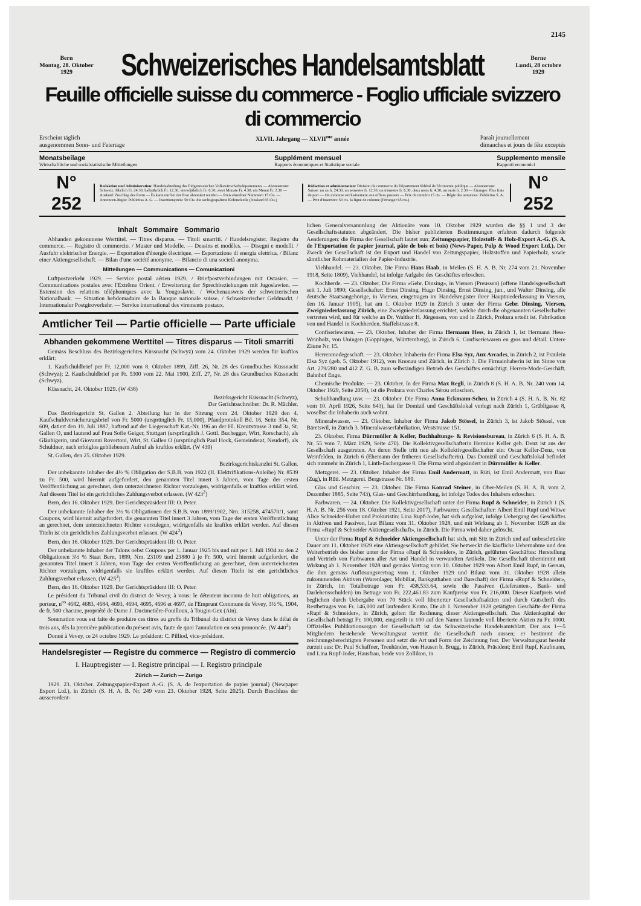2145
Bern
Montag, 28. Oktober
1929
Schweizerisches Handelsamtsblatt
Berne
Lundi, 28 octobre
1929
Feuille officielle suisse du commerce - Foglio ufficiale svizzero di commercio
Erscheint täglich
ausgenommen Sonn- und Feiertage XLVII. Jahrgang — XLVII<sup>me</sup> année Paraît journellement
dimanches et jours de fête exceptés
Monatsbeilage
Wirtschaftliche und sozialstatistische Mitteilungen Supplément mensuel
Rapports économiques et Statistique sociale Supplemento mensile
Rapporti economici
N° 252
Redaktion und Administration: Handelsabteilung des Eidgenössischen Volkswirtschaftsdepartements — Abonnement: Schweiz: Jährlich Fr. 24.30, halbjährlich Fr. 12.30, vierteljährlich Fr. 6.30, zwei Monate Fr. 4.30, ein Monat Fr. 2.30 — Ausland: Zuschlag des Porto — Es kann nur bei der Post abonniert werden — Preis einzelner Nummern 15 Cts. — Annoncen-Regie: Publicitas A. G. — Insertionspreis: 50 Cts. die sechsgespaltene Kolonelzeile (Ausland 65 Cts.)
Rédaction et administration: Division du commerce du Département fédéral de l'économie publique — Abonnement: Suisse: un an fr. 24.30, un semestre fr. 12.30, un trimestre fr. 6.30, deux mois fr. 4.30, un mois fr. 2.30 — Etranger: Plus frais de port — On s'abonne exclusivement aux offices postaux — Prix du numéro 15 cts. — Régie des annonces: Publicitas S. A. — Prix d'insertion: 50 cts. la ligne de colonne (l'étranger 65 cts.)
N° 252
Inhalt Sommaire Sommario
Abhanden gekommene Werttitel. — Titres disparus. — Titoli smarriti. / Handelsregister. Registre du commerce. — Registro di commercio. / Muster und Modelle. — Dessins et modèles. — Disegni e modelli. / Ausfuhr elektrischer Energie. — Exportation d'énergie électrique. — Esportazione di energia elettrica. / Bilanz einer Aktiengesellschaft. — Bilan d'une société anonyme. — Bilancio di una società anonyma.
Mitteilungen — Communications — Comunicazioni
Luftpostverkehr 1929. — Service postal aérien 1929. / Briefpostverbindungen mit Ostasien. — Communications postales avec l'Extrême Orient. / Erweiterung der Sprechbeziehungen mit Jugoslawien. — Extension des relations téléphoniques avec la Yougoslavie. / Wochenausweis der schweizerischen Nationalbank. — Situation hebdomadaire de la Banque nationale suisse. / Schweizerischer Geldmarkt. / Internationaler Postgiroverkehr. — Service international des virements postaux.
Amtlicher Teil — Partie officielle — Parte ufficiale
Abhanden gekommene Werttitel — Titres disparus — Titoli smarriti
Gemäss Beschluss des Bezirksgerichtes Küssnacht (Schwyz) vom 24. Oktober 1929 werden für kraftlos erklärt:
1. Kaufschuldbrief per Fr. 12,000 vom 8. Oktober 1899, Ziff. 26, Nr. 28 des Grundbuches Küssnacht (Schwyz); 2. Kaufschuldbrief per Fr. 5300 vom 22. Mai 1900, Ziff. 27, Nr. 28 des Grundbuches Küssnacht (Schwyz).
Küssnacht, 24. Oktober 1929. (W 438)
Bezirksgericht Küssnacht (Schwyz),
Der Gerichtsschreiber: Dr. R. Mächler.
Das Bezirksgericht St. Gallen 2. Abteilung hat in der Sitzung vom 24. Oktober 1929 den 4. Kaufschuldversicherungsbrief von Fr. 5000 (ursprünglich Fr. 15,000), Pfandprotokoll Bd. 16, Seite 354, Nr. 609, datiert den 19. Juli 1887, haftend auf der Liegenschaft Kat.-Nr. 196 an der Hl. Kreuzstrasse 3 und 3a, St. Gallen O, und lautend auf Frau Sofie Geiger, Stuttgart (ursprünglich J. Gottl. Buchegger, Wirt, Rorschach), als Gläubigerin, und Giovanni Rovertoni, Wirt, St. Gallen O (ursprünglich Paul Hock, Gemeinderat, Neudorf), als Schuldner, nach erfolglos gebliebenem Aufruf als kraftlos erklärt. (W 439)
St. Gallen, den 25. Oktober 1929.
Bezirksgerichtskanzlei St. Gallen.
Der unbekannte Inhaber der 4½ % Obligation der S.B.B. von 1922 (II. Elektrifikations-Anleihe) Nr. 8539 zu Fr. 500, wird hiermit aufgefordert, den genannten Titel innert 3 Jahren, vom Tage der ersten Veröffentlichung an gerechnet, dem unterzeichneten Richter vorzulegen, widrigenfalls er kraftlos erklärt wird. Auf diesem Titel ist ein gerichtliches Zahlungsverbot erlassen. (W 423<sup>2</sup>)
Bern, den 16. Oktober 1929. Der Gerichtspräsident III: O. Peter.
Der unbekannte Inhaber der 3½ % Obligationen der S.B.B. von 1899/1902, Nrn. 315258, 474570/1, samt Coupons, wird hiermit aufgefordert, die genannten Titel innert 3 Jahren, vom Tage der ersten Veröffentlichung an gerechnet, dem unterzeichneten Richter vorzulegen, widrigenfalls sie kraftlos erklärt werden. Auf diesen Titeln ist ein gerichtliches Zahlungsverbot erlassen. (W 424<sup>2</sup>)
Bern, den 16. Oktober 1929. Der Gerichtspräsident III: O. Peter.
Der unbekannte Inhaber der Talons nebst Coupons per 1. Januar 1925 bis und mit per 1. Juli 1934 zu den 2 Obligationen 3½ % Staat Bern, 1899, Nrn. 23109 und 23880 à je Fr. 500, wird hiermit aufgefordert, die genannten Titel innert 3 Jahren, vom Tage der ersten Veröffentlichung an gerechnet, dem unterzeichneten Richter vorzulegen, widrigenfalls sie kraftlos erklärt werden. Auf diesen Titeln ist ein gerichtliches Zahlungsverbot erlassen. (W 425<sup>2</sup>)
Bern, den 16. Oktober 1929. Der Gerichtspräsident III: O. Peter.
Le président du Tribunal civil du district de Vevey, à vous: le détenteur inconnu de huit obligations, au porteur, n<sup>os</sup> 4682, 4683, 4684, 4693, 4694, 4695, 4696 et 4697, de l'Emprunt Commune de Vevey, 3½ %, 1904, de fr. 500 chacune, propriété de Dame J. Ducimetière-Fouilloux, à Tougin-Gex (Ain).
Sommation vous est faite de produire ces titres au greffe du Tribunal du district de Vevey dans le délai de trois ans, dès la première publication du présent avis, faute de quoi l'annulation en sera prononcée. (W 440<sup>2</sup>)
Donné à Vevey, ce 24 octobre 1929. Le président: C. Pilliod, vice-président.
Handelsregister — Registre du commerce — Registro di commercio
I. Hauptregister — I. Registre principal — I. Registro principale
Zürich — Zurich — Zurigo
1929. 23. Oktober. Zeitungspapier-Export A.-G. (S. A. de l'exportation de papier journal) (Newpaper Export Ltd.), in Zürich (S. H. A. B. Nr. 249 vom 23. Oktober 1928, Seite 2025). Durch Beschluss der ausserordent-
lichen Generalversammlung der Aktionäre vom 10. Oktober 1929 wurden die §§ 1 und 3 der Gesellschaftsstatuten abgeändert. Die bisher publizierten Bestimmungen erfahren dadurch folgende Aenderungen: die Firma der Gesellschaft lautet nun: Zeitungspapier, Holzstoff- & Holz-Export A.-G. (S. A. de l'Exportation de papier journal, pâte de bois et bois) (News-Paper, Pulp & Wood Export Ltd.). Der Zweck der Gesellschaft ist der Export und Handel von Zeitungspapier, Holzstoffen und Papierholz, sowie sämtlicher Rohmaterialien der Papier-Industrie.
Viehhandel. — 23. Oktober. Die Firma Hans Haab, in Meilen (S. H. A. B. Nr. 274 vom 21. November 1918, Seite 1809), Viehhandel, ist infolge Aufgabe des Geschäftes erloschen.
Kochherde. — 23. Oktober. Die Firma «Gebr. Dinsing», in Viersen (Preussen) (offene Handelsgesellschaft seit 1. Juli 1890; Gesellschafter: Ernst Dinsing, Hugo Dinsing, Ernst Dinsing, jun., und Walter Dinsing, alle deutsche Staatsangehörige, in Viersen, eingetragen im Handelsregister ihrer Hauptniederlassung in Viersen, den 16. Januar 1905), hat am 1. Oktober 1929 in Zürich 3 unter der Firma Gebr. Dinsing, Viersen, Zweigniederlassung Zürich, eine Zweigniederlassung errichtet, welche durch die obgenannten Gesellschafter vertreten wird, und für welche an Dr. Walther H. Jürgensen, von und in Zürich, Prokura erteilt ist. Fabrikation von und Handel in Kochherden. Staffelstrasse 8.
Confiseriewaren. — 23. Oktober. Inhaber der Firma Hermann Hess, in Zürich 1, ist Hermann Hess-Weinholz, von Uningen (Göppingen, Württemberg), in Zürich 6. Confiseriewaren en gros und détail. Untere Zäune Nr. 15.
Herrenmodegeschäft. — 23. Oktober. Inhaberin der Firma Elsa Syz, Aux Arcades, in Zürich 2, ist Fräulein Elsa Syz (geb. 5. Oktober 1912), von Knonau und Zürich, in Zürich 3. Die Firmainhaberin ist im Sinne von Art. 279/280 und 412 Z. G. B. zum selbständigen Betrieb des Geschäftes ermächtigt. Herren-Mode-Geschäft. Bahnhof Enge.
Chemische Produkte. — 23. Oktober. In der Firma Max Regli, in Zürich 8 (S. H. A. B. Nr. 240 vom 14. Oktober 1929, Seite 2058), ist die Prokura von Charles Sérou erloschen.
Schuhhandlung usw. — 23. Oktober. Die Firma Anna Eckmann-Scheu, in Zürich 4 (S. H. A. B. Nr. 82 vom 10. April 1926, Seite 643), hat ihr Domizil und Geschäftslokal verlegt nach Zürich 1, Gräbligasse 8, woselbst die Inhaberin auch wohnt.
Mineralwasser. — 23. Oktober. Inhaber der Firma Jakob Stössel, in Zürich 3, ist Jakob Stössel, von Bäretswil, in Zürich 3. Mineralwasserfabrikation, Weststrasse 151.
23. Oktober. Firma Dürrmüller & Keller, Buchhaltungs- & Revisionsbureau, in Zürich 6 (S. H. A. B. Nr. 55 vom 7. März 1929, Seite 470). Die Kollektivgesellschafterin Hermine Keller geb. Denz ist aus der Gesellschaft ausgetreten. An deren Stelle tritt neu als Kollektivgesellschafter ein: Oscar Keller-Denz, von Weinfelden, in Zürich 6 (Ehemann der früheren Gesellschafterin). Das Domizil und Geschäftslokal befindet sich nunmehr in Zürich 1, Linth-Eschergasse 8. Die Firma wird abgeändert in Dürrmüller & Keller.
Metzgerei. — 23. Oktober. Inhaber der Firma Emil Andermatt, in Rüti, ist Emil Andermatt, von Baar (Zug), in Rüti. Metzgerei. Bergstrasse Nr. 689.
Glas und Geschirr. — 23. Oktober. Die Firma Konrad Steiner, in Ober-Meilen (S. H. A. B. vom 2. Dezember 1885, Seite 743), Glas- und Geschirrhandlung, ist infolge Todes des Inhabers erloschen.
Farbwaren. — 24. Oktober. Die Kollektivgesellschaft unter der Firma Rupf & Schneider, in Zürich 1 (S. H. A. B. Nr. 256 vom 18. Oktober 1921, Seite 2017), Farbwaren; Gesellschafter: Albert Emil Rupf und Witwe Alice Schneider-Huber und Prokuristin: Lina Rupf-Joder, hat sich aufgelöst, infolge Uebergang des Geschäftes in Aktiven und Passiven, laut Bilanz vom 31. Oktober 1928, und mit Wirkung ab 1. November 1928 an die Firma «Rupf & Schneider Aktiengesellschaft», in Zürich. Die Firma wird daher gelöscht.
Unter der Firma Rupf & Schneider Aktiengesellschaft hat sich, mit Sitz in Zürich und auf unbeschränkte Dauer am 11. Oktober 1929 eine Aktiengesellschaft gebildet. Sie bezweckt die käufliche Uebernahme und den Weiterbetrieb des bisher unter der Firma «Rupf & Schneider», in Zürich, geführten Geschäftes: Herstellung und Vertrieb von Farbwaren aller Art und Handel in verwandten Artikeln. Die Gesellschaft übernimmt mit Wirkung ab 1. November 1928 und gemäss Vertrag vom 10. Oktober 1929 von Albert Emil Rupf, in Gersau, die ihm gemäss Auflösungsvertrag vom 1. Oktober 1929 und Bilanz vom 31. Oktober 1928 allein zukommenden Aktiven (Warenlager, Mobiliar, Bankguthaben und Barschaft) der Firma «Rupf & Schneider», in Zürich, im Totalbetrage von Fr. 438,533.64, sowie die Passiven (Lieferanten-, Bank- und Darlehensschulden) im Betrage von Fr. 222,461.83 zum Kaufpreise von Fr. 216,000. Dieser Kaufpreis wird beglichen durch Uebergabe von 70 Stück voll liberierter Gesellschaftsaktien und durch Gutschrift des Restbetrages von Fr. 146,000 auf laufendem Konto. Die ab 1. November 1928 getätigten Geschäfte der Firma «Rupf & Schneider», in Zürich, gelten für Rechnung dieser Aktiengesellschaft. Das Aktienkapital der Gesellschaft beträgt Fr. 100,000, eingeteilt in 100 auf den Namen lautende voll liberierte Aktien zu Fr. 1000. Offizielles Publikationsorgan der Gesellschaft ist das Schweizerische Handelsamtsblatt. Der aus 1—5 Mitgliedern bestehende Verwaltungsrat vertritt die Gesellschaft nach aussen; er bestimmt die zeichnungsberechtigten Personen und setzt die Art und Form der Zeichnung fest. Der Verwaltungsrat besteht zurzeit aus: Dr. Paul Schaffner, Treuhänder, von Hausen b. Brugg, in Zürich, Präsident; Emil Rupf, Kaufmann, und Lina Rupf-Joder, Hausfrau, beide von Zollikon, in